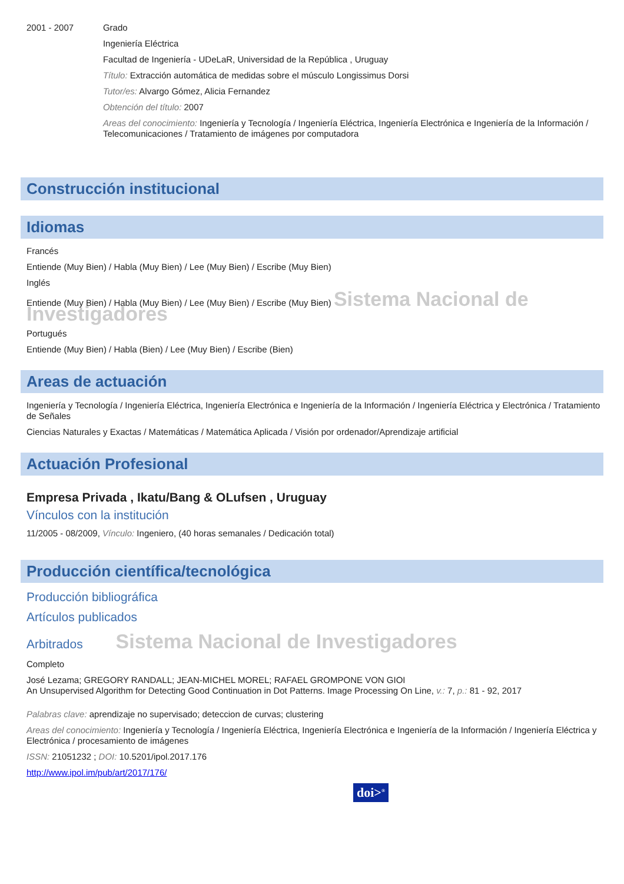2001 - 2007
Grado
Ingeniería Eléctrica
Facultad de Ingeniería - UDeLaR, Universidad de la República , Uruguay
Título: Extracción automática de medidas sobre el músculo Longissimus Dorsi
Tutor/es: Alvargo Gómez, Alicia Fernandez
Obtención del título: 2007
Areas del conocimiento: Ingeniería y Tecnología / Ingeniería Eléctrica, Ingeniería Electrónica e Ingeniería de la Información / Telecomunicaciones / Tratamiento de imágenes por computadora
Construcción institucional
Idiomas
Francés
Entiende (Muy Bien) / Habla (Muy Bien) / Lee (Muy Bien) / Escribe (Muy Bien)
Inglés
Entiende (Muy Bien) / Habla (Muy Bien) / Lee (Muy Bien) / Escribe (Muy Bien) Sistema Nacional de Investigadores
Portugués
Entiende (Muy Bien) / Habla (Bien) / Lee (Muy Bien) / Escribe (Bien)
Areas de actuación
Ingeniería y Tecnología / Ingeniería Eléctrica, Ingeniería Electrónica e Ingeniería de la Información / Ingeniería Eléctrica y Electrónica / Tratamiento de Señales
Ciencias Naturales y Exactas / Matemáticas / Matemática Aplicada / Visión por ordenador/Aprendizaje artificial
Actuación Profesional
Empresa Privada , Ikatu/Bang & OLufsen , Uruguay
Vínculos con la institución
11/2005 - 08/2009, Vínculo: Ingeniero, (40 horas semanales / Dedicación total)
Producción científica/tecnológica
Producción bibliográfica
Artículos publicados
Arbitrados Sistema Nacional de Investigadores
Completo
José Lezama; GREGORY RANDALL; JEAN-MICHEL MOREL; RAFAEL GROMPONE VON GIOI
An Unsupervised Algorithm for Detecting Good Continuation in Dot Patterns. Image Processing On Line, v.: 7, p.: 81 - 92, 2017
Palabras clave: aprendizaje no supervisado; deteccion de curvas; clustering
Areas del conocimiento: Ingeniería y Tecnología / Ingeniería Eléctrica, Ingeniería Electrónica e Ingeniería de la Información / Ingeniería Eléctrica y Electrónica / procesamiento de imágenes
ISSN: 21051232 ; DOI: 10.5201/ipol.2017.176
http://www.ipol.im/pub/art/2017/176/
doi><sup>®</sup>